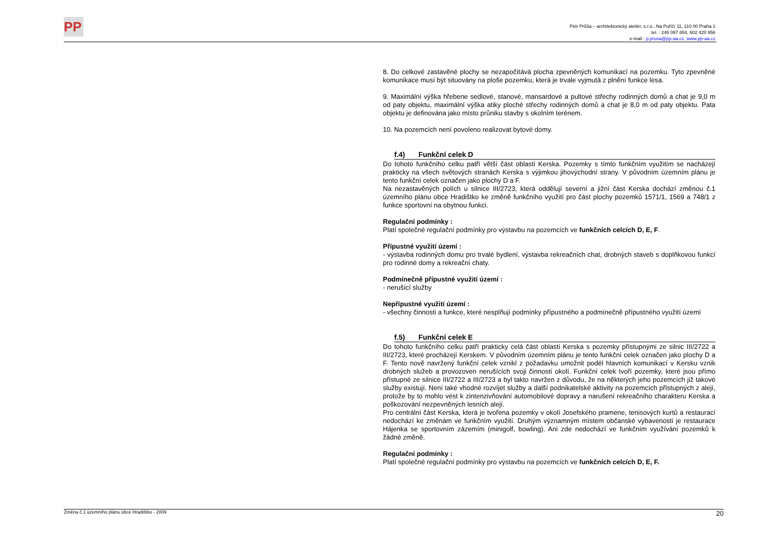PP
Petr Průša – architektonický ateliér, s.r.o., Na Poříčí 11, 110 00 Praha 1
tel. : 246 097 884, 602 420 956
e-mail : p.prusa@pp-aa.cz, www.pp-aa.cz
8. Do celkové zastavěné plochy se nezapočítává plocha zpevněných komunikací na pozemku. Tyto zpevněné komunikace musí být situovány na ploše pozemku, která je trvale vyjmutá z plnění funkce lesa.
9. Maximální výška hřebene sedlové, stanové, mansardové a pultové střechy rodinných domů a chat je 9,0 m od paty objektu, maximální výška atiky ploché střechy rodinných domů a chat je 8,0 m od paty objektu. Pata objektu je definována jako místo průniku stavby s okolním terénem.
10. Na pozemcích není povoleno realizovat bytové domy.
f.4) Funkční celek D
Do tohoto funkčního celku patří větší část oblasti Kerska. Pozemky s tímto funkčním využitím se nacházejí prakticky na všech světových stranách Kerska s výjimkou jihovýchodní strany. V původním územním plánu je tento funkční celek označen jako plochy D a F.
Na nezastavěných polích u silnice III/2723, která oddělují severní a jižní část Kerska dochází změnou č.1 územního plánu obce Hradištko ke změně funkčního využití pro část plochy pozemků 1571/1, 1569 a 748/1 z funkce sportovní na obytnou funkci.
Regulační podmínky :
Platí společné regulační podmínky pro výstavbu na pozemcích ve funkčních celcích D, E, F.
Přípustné využití území :
- výstavba rodinných domu pro trvalé bydlení, výstavba rekreačních chat, drobných staveb s doplňkovou funkcí pro rodinné domy a rekreační chaty.
Podmínečně přípustné využití území :
- nerušící služby
Nepřípustné využití území :
- všechny činnosti a funkce, které nesplňují podmínky přípustného a podmínečně přípustného využití území
f.5) Funkční celek E
Do tohoto funkčního celku patří prakticky celá část oblasti Kerska s pozemky přístupnými ze silnic III/2722 a III/2723, které procházejí Kerskem. V původním územním plánu je tento funkční celek označen jako plochy D a F. Tento nově navržený funkční celek vznikl z požadavku umožnit podél hlavních komunikací v Kersku vznik drobných služeb a provozoven nerušících svoji činností okolí. Funkční celek tvoří pozemky, které jsou přímo přístupné ze silnice III/2722 a III/2723 a byl takto navržen z důvodu, že na některých jeho pozemcích již takové služby existují. Není také vhodné rozvíjet služby a další podnikatelské aktivity na pozemcích přístupných z alejí, protože by to mohlo vést k zintenzivňování automobilové dopravy a narušení rekreačního charakteru Kerska a poškozování nezpevněných lesních alejí.
Pro centrální část Kerska, která je tvořena pozemky v okolí Josefského pramene, tenisových kurtů a restaurací nedochází ke změnám ve funkčním využití. Druhým významným místem občanské vybavenosti je restaurace Hájenka se sportovním zázemím (minigolf, bowling). Ani zde nedochází ve funkčním využívání pozemků k žádné změně.
Regulační podmínky :
Platí společné regulační podmínky pro výstavbu na pozemcích ve funkčních celcích D, E, F.
Změna č.1 územního plánu obce Hradištko - 2009 20